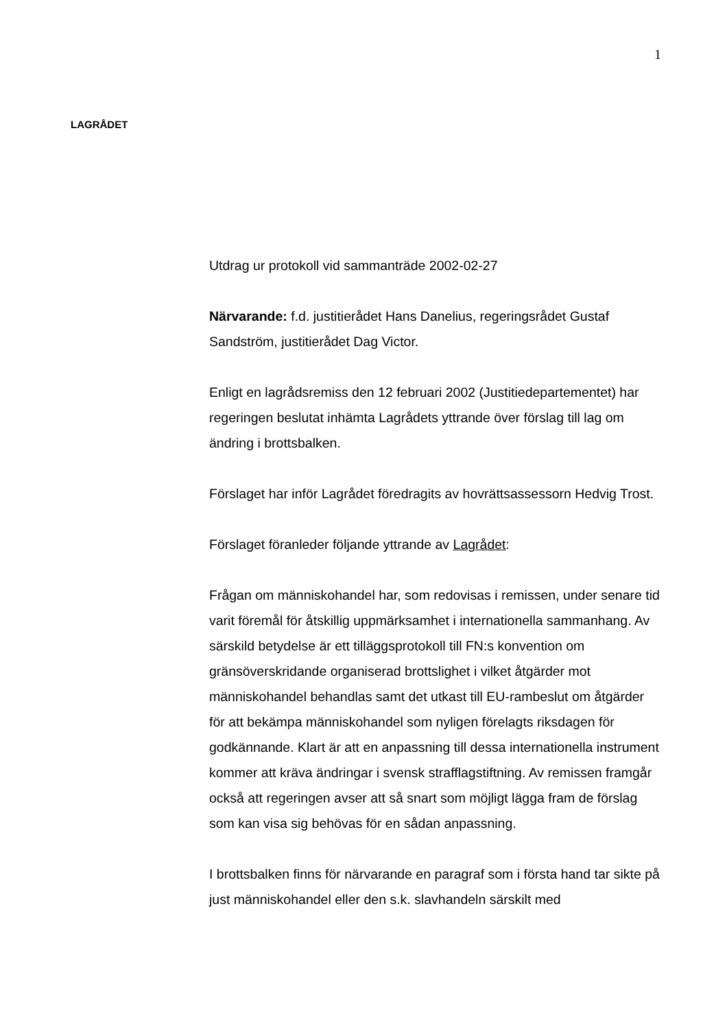1
LAGRÅDET
Utdrag ur protokoll vid sammanträde 2002-02-27
Närvarande: f.d. justitierådet Hans Danelius, regeringsrådet Gustaf Sandström, justitierådet Dag Victor.
Enligt en lagrådsremiss den 12 februari 2002 (Justitiedepartementet) har regeringen beslutat inhämta Lagrådets yttrande över förslag till lag om ändring i brottsbalken.
Förslaget har inför Lagrådet föredragits av hovrättsassessorn Hedvig Trost.
Förslaget föranleder följande yttrande av Lagrådet:
Frågan om människohandel har, som redovisas i remissen, under senare tid varit föremål för åtskillig uppmärksamhet i internationella sammanhang. Av särskild betydelse är ett tilläggsprotokoll till FN:s konvention om gränsöverskridande organiserad brottslighet i vilket åtgärder mot människohandel behandlas samt det utkast till EU-rambeslut om åtgärder för att bekämpa människohandel som nyligen förelagts riksdagen för godkännande. Klart är att en anpassning till dessa internationella instrument kommer att kräva ändringar i svensk strafflagstiftning. Av remissen framgår också att regeringen avser att så snart som möjligt lägga fram de förslag som kan visa sig behövas för en sådan anpassning.
I brottsbalken finns för närvarande en paragraf som i första hand tar sikte på just människohandel eller den s.k. slavhandeln särskilt med